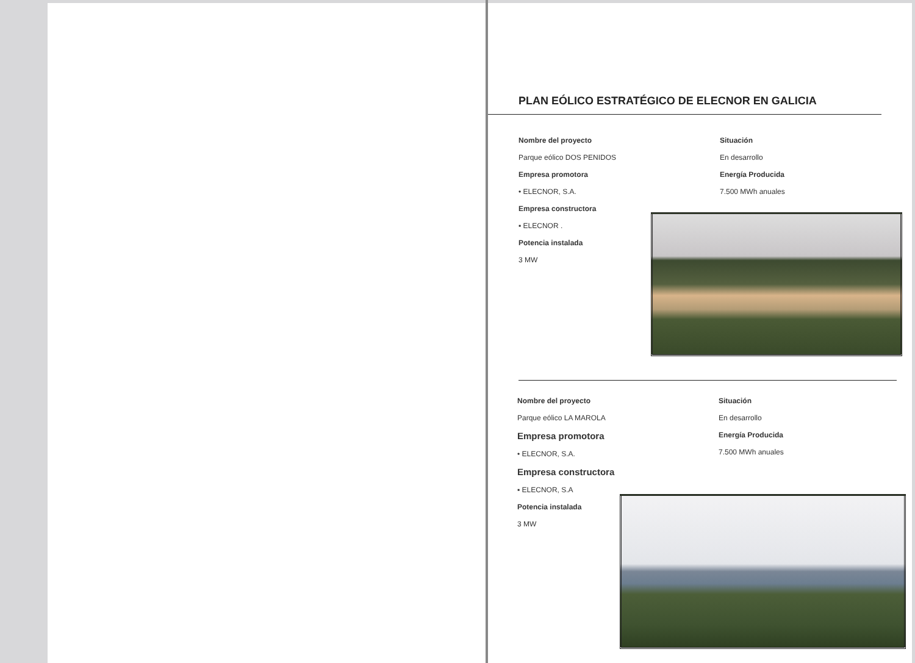PLAN EÓLICO ESTRATÉGICO DE ELECNOR EN GALICIA
Nombre del proyecto
Parque eólico DOS PENIDOS
Empresa promotora
• ELECNOR, S.A.
Empresa constructora
▪ ELECNOR .
Potencia instalada
3 MW
Situación
En desarrollo
Energía Producida
7.500 MWh anuales
Nombre del proyecto
Parque eólico LA MAROLA
Empresa promotora
• ELECNOR, S.A.
Empresa constructora
▪ ELECNOR, S.A
Potencia instalada
3 MW
Situación
En desarrollo
Energía Producida
7.500 MWh anuales